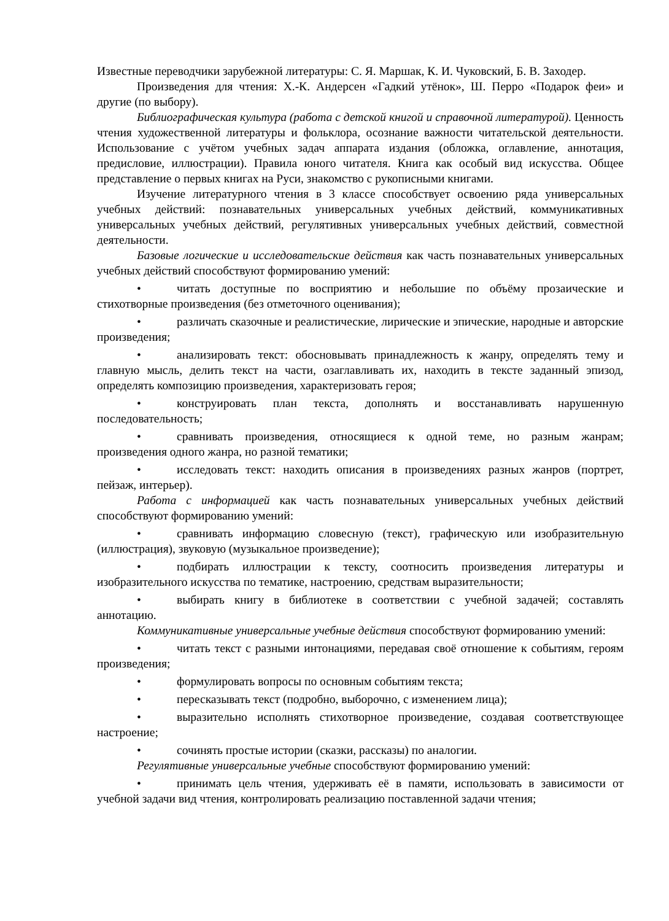Известные переводчики зарубежной литературы: С. Я. Маршак, К. И. Чуковский, Б. В. Заходер.
Произведения для чтения: Х.-К. Андерсен «Гадкий утёнок», Ш. Перро «Подарок феи» и другие (по выбору).
Библиографическая культура (работа с детской книгой и справочной литературой). Ценность чтения художественной литературы и фольклора, осознание важности читательской деятельности. Использование с учётом учебных задач аппарата издания (обложка, оглавление, аннотация, предисловие, иллюстрации). Правила юного читателя. Книга как особый вид искусства. Общее представление о первых книгах на Руси, знакомство с рукописными книгами.
Изучение литературного чтения в 3 классе способствует освоению ряда универсальных учебных действий: познавательных универсальных учебных действий, коммуникативных универсальных учебных действий, регулятивных универсальных учебных действий, совместной деятельности.
Базовые логические и исследовательские действия как часть познавательных универсальных учебных действий способствуют формированию умений:
• читать доступные по восприятию и небольшие по объёму прозаические и стихотворные произведения (без отметочного оценивания);
• различать сказочные и реалистические, лирические и эпические, народные и авторские произведения;
• анализировать текст: обосновывать принадлежность к жанру, определять тему и главную мысль, делить текст на части, озаглавливать их, находить в тексте заданный эпизод, определять композицию произведения, характеризовать героя;
• конструировать план текста, дополнять и восстанавливать нарушенную последовательность;
• сравнивать произведения, относящиеся к одной теме, но разным жанрам; произведения одного жанра, но разной тематики;
• исследовать текст: находить описания в произведениях разных жанров (портрет, пейзаж, интерьер).
Работа с информацией как часть познавательных универсальных учебных действий способствуют формированию умений:
• сравнивать информацию словесную (текст), графическую или изобразительную (иллюстрация), звуковую (музыкальное произведение);
• подбирать иллюстрации к тексту, соотносить произведения литературы и изобразительного искусства по тематике, настроению, средствам выразительности;
• выбирать книгу в библиотеке в соответствии с учебной задачей; составлять аннотацию.
Коммуникативные универсальные учебные действия способствуют формированию умений:
• читать текст с разными интонациями, передавая своё отношение к событиям, героям произведения;
• формулировать вопросы по основным событиям текста;
• пересказывать текст (подробно, выборочно, с изменением лица);
• выразительно исполнять стихотворное произведение, создавая соответствующее настроение;
• сочинять простые истории (сказки, рассказы) по аналогии.
Регулятивные универсальные учебные способствуют формированию умений:
• принимать цель чтения, удерживать её в памяти, использовать в зависимости от учебной задачи вид чтения, контролировать реализацию поставленной задачи чтения;